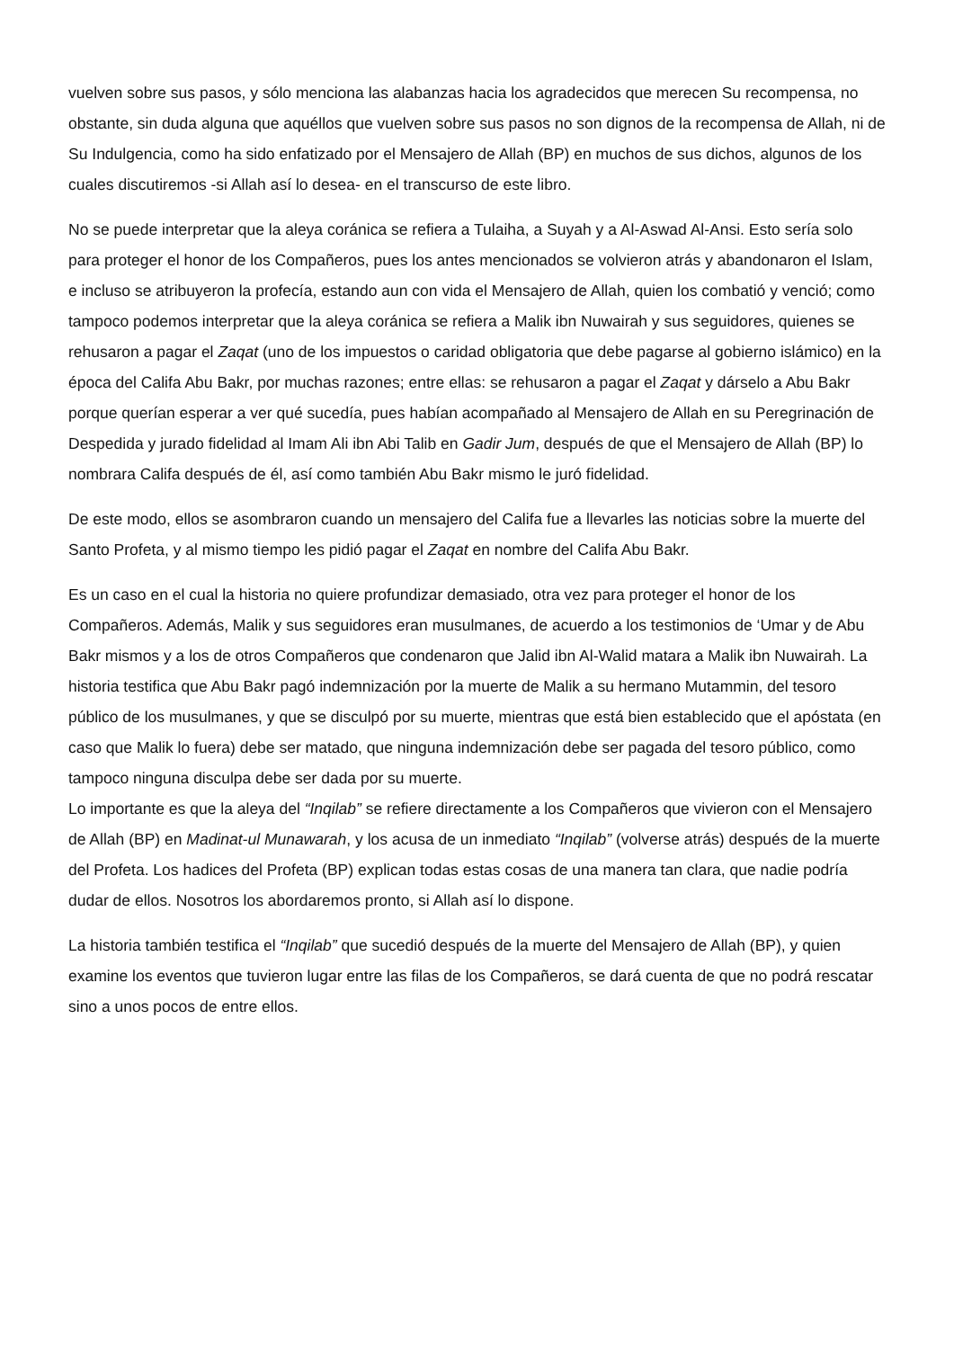vuelven sobre sus pasos, y sólo menciona las alabanzas hacia los agradecidos que merecen Su recompensa, no obstante, sin duda alguna que aquéllos que vuelven sobre sus pasos no son dignos de la recompensa de Allah, ni de Su Indulgencia, como ha sido enfatizado por el Mensajero de Allah (BP) en muchos de sus dichos, algunos de los cuales discutiremos -si Allah así lo desea- en el transcurso de este libro.
No se puede interpretar que la aleya coránica se refiera a Tulaiha, a Suyah y a Al-Aswad Al-Ansi. Esto sería solo para proteger el honor de los Compañeros, pues los antes mencionados se volvieron atrás y abandonaron el Islam, e incluso se atribuyeron la profecía, estando aun con vida el Mensajero de Allah, quien los combatió y venció; como tampoco podemos interpretar que la aleya coránica se refiera a Malik ibn Nuwairah y sus seguidores, quienes se rehusaron a pagar el Zaqat (uno de los impuestos o caridad obligatoria que debe pagarse al gobierno islámico) en la época del Califa Abu Bakr, por muchas razones; entre ellas: se rehusaron a pagar el Zaqat y dárselo a Abu Bakr porque querían esperar a ver qué sucedía, pues habían acompañado al Mensajero de Allah en su Peregrinación de Despedida y jurado fidelidad al Imam Ali ibn Abi Talib en Gadir Jum, después de que el Mensajero de Allah (BP) lo nombrara Califa después de él, así como también Abu Bakr mismo le juró fidelidad.
De este modo, ellos se asombraron cuando un mensajero del Califa fue a llevarles las noticias sobre la muerte del Santo Profeta, y al mismo tiempo les pidió pagar el Zaqat en nombre del Califa Abu Bakr.
Es un caso en el cual la historia no quiere profundizar demasiado, otra vez para proteger el honor de los Compañeros. Además, Malik y sus seguidores eran musulmanes, de acuerdo a los testimonios de ‘Umar y de Abu Bakr mismos y a los de otros Compañeros que condenaron que Jalid ibn Al-Walid matara a Malik ibn Nuwairah. La historia testifica que Abu Bakr pagó indemnización por la muerte de Malik a su hermano Mutammin, del tesoro público de los musulmanes, y que se disculpó por su muerte, mientras que está bien establecido que el apóstata (en caso que Malik lo fuera) debe ser matado, que ninguna indemnización debe ser pagada del tesoro público, como tampoco ninguna disculpa debe ser dada por su muerte.
Lo importante es que la aleya del “Inqilab” se refiere directamente a los Compañeros que vivieron con el Mensajero de Allah (BP) en Madinat-ul Munawarah, y los acusa de un inmediato “Inqilab” (volverse atrás) después de la muerte del Profeta. Los hadices del Profeta (BP) explican todas estas cosas de una manera tan clara, que nadie podría dudar de ellos. Nosotros los abordaremos pronto, si Allah así lo dispone.
La historia también testifica el “Inqilab” que sucedió después de la muerte del Mensajero de Allah (BP), y quien examine los eventos que tuvieron lugar entre las filas de los Compañeros, se dará cuenta de que no podrá rescatar sino a unos pocos de entre ellos.